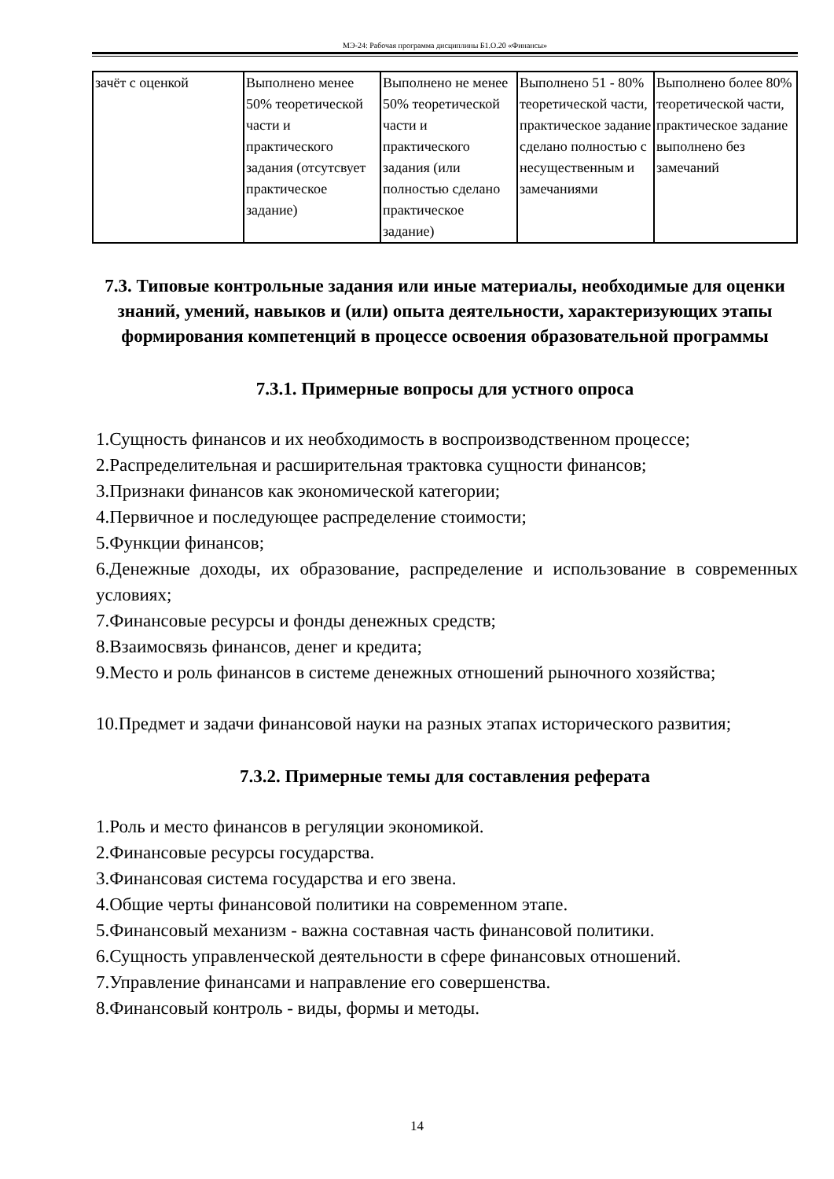МЭ-24: Рабочая программа дисциплины Б1.О.20 «Финансы»
| зачёт с оценкой | Выполнено менее 50% теоретической части и практического задания (отсутсвует практическое задание) | Выполнено не менее 50% теоретической части и практического задания (или полностью сделано практическое задание) | Выполнено 51 - 80% теоретической части, практическое задание сделано полностью с несущественным и замечаниями | Выполнено более 80% теоретической части, практическое задание выполнено без замечаний |
7.3. Типовые контрольные задания или иные материалы, необходимые для оценки знаний, умений, навыков и (или) опыта деятельности, характеризующих этапы формирования компетенций в процессе освоения образовательной программы
7.3.1. Примерные вопросы для устного опроса
1.Сущность финансов и их необходимость в воспроизводственном процессе;
2.Распределительная и расширительная трактовка сущности финансов;
3.Признаки финансов как экономической категории;
4.Первичное и последующее распределение стоимости;
5.Функции финансов;
6.Денежные доходы, их образование, распределение и использование в современных условиях;
7.Финансовые ресурсы и фонды денежных средств;
8.Взаимосвязь финансов, денег и кредита;
9.Место и роль финансов в системе денежных отношений рыночного хозяйства;
10.Предмет и задачи финансовой науки на разных этапах исторического развития;
7.3.2. Примерные темы для составления реферата
1.Роль и место финансов в регуляции экономикой.
2.Финансовые ресурсы государства.
3.Финансовая система государства и его звена.
4.Общие черты финансовой политики на современном этапе.
5.Финансовый механизм - важна составная часть финансовой политики.
6.Сущность управленческой деятельности в сфере финансовых отношений.
7.Управление финансами и направление его совершенства.
8.Финансовый контроль - виды, формы и методы.
14